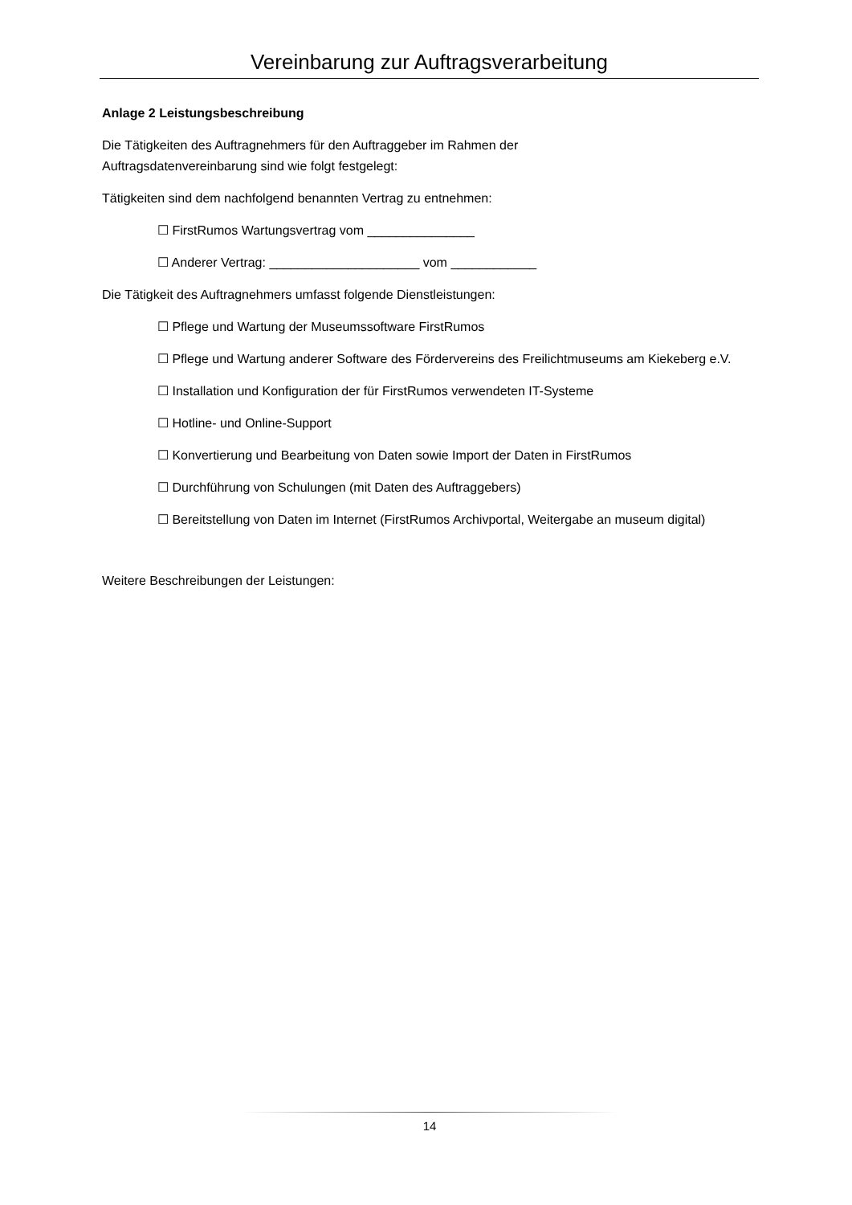Vereinbarung zur Auftragsverarbeitung
Anlage 2 Leistungsbeschreibung
Die Tätigkeiten des Auftragnehmers für den Auftraggeber im Rahmen der
Auftragsdatenvereinbarung sind wie folgt festgelegt:
Tätigkeiten sind dem nachfolgend benannten Vertrag zu entnehmen:
☐ FirstRumos Wartungsvertrag vom _______________
☐ Anderer Vertrag: _____________________ vom ____________
Die Tätigkeit des Auftragnehmers umfasst folgende Dienstleistungen:
☐ Pflege und Wartung der Museumssoftware FirstRumos
☐ Pflege und Wartung anderer Software des Fördervereins des Freilichtmuseums am Kiekeberg e.V.
☐ Installation und Konfiguration der für FirstRumos verwendeten IT-Systeme
☐ Hotline- und Online-Support
☐ Konvertierung und Bearbeitung von Daten sowie Import der Daten in FirstRumos
☐ Durchführung von Schulungen (mit Daten des Auftraggebers)
☐ Bereitstellung von Daten im Internet (FirstRumos Archivportal, Weitergabe an museum digital)
Weitere Beschreibungen der Leistungen:
14